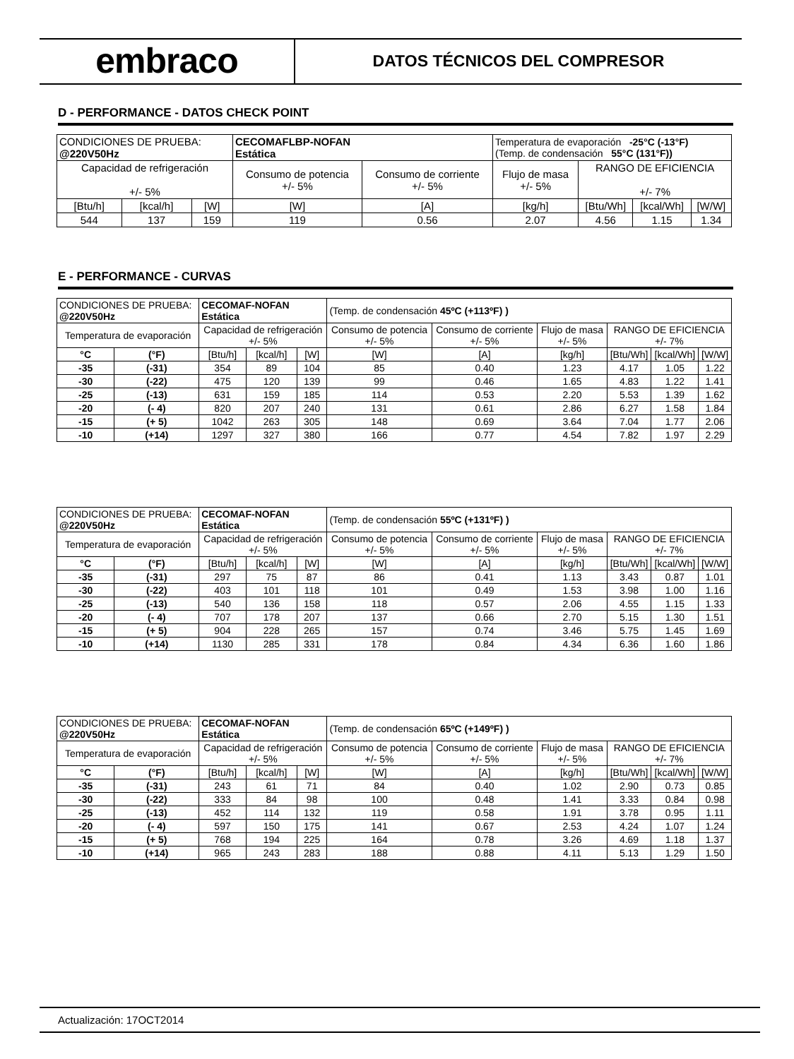embraco
DATOS TÉCNICOS DEL COMPRESOR
D - PERFORMANCE - DATOS CHECK POINT
| CONDICIONES DE PRUEBA: @220V50Hz | | | CECOMAFLBP-NOFAN Estática | | Temperatura de evaporación -25°C (-13°F) (Temp. de condensación 55°C (131°F)) | | | |
| Capacidad de refrigeración +/- 5% | | | Consumo de potencia +/- 5% | Consumo de corriente +/- 5% | Flujo de masa +/- 5% | RANGO DE EFICIENCIA +/- 7% | | |
| [Btu/h] | [kcal/h] | [W] | [W] | [A] | [kg/h] | [Btu/Wh] | [kcal/Wh] | [W/W] |
| 544 | 137 | 159 | 119 | 0.56 | 2.07 | 4.56 | 1.15 | 1.34 |
E - PERFORMANCE - CURVAS
| CONDICIONES DE PRUEBA: @220V50Hz | | CECOMAF-NOFAN Estática | | | (Temp. de condensación 45ºC (+113ºF) ) | | | | | |
| Temperatura de evaporación | | Capacidad de refrigeración +/- 5% | | | Consumo de potencia +/- 5% | Consumo de corriente +/- 5% | Flujo de masa +/- 5% | RANGO DE EFICIENCIA +/- 7% | | |
| °C | (°F) | [Btu/h] | [kcal/h] | [W] | [W] | [A] | [kg/h] | [Btu/Wh] | [kcal/Wh] | [W/W] |
| -35 | (-31) | 354 | 89 | 104 | 85 | 0.40 | 1.23 | 4.17 | 1.05 | 1.22 |
| -30 | (-22) | 475 | 120 | 139 | 99 | 0.46 | 1.65 | 4.83 | 1.22 | 1.41 |
| -25 | (-13) | 631 | 159 | 185 | 114 | 0.53 | 2.20 | 5.53 | 1.39 | 1.62 |
| -20 | (- 4) | 820 | 207 | 240 | 131 | 0.61 | 2.86 | 6.27 | 1.58 | 1.84 |
| -15 | (+ 5) | 1042 | 263 | 305 | 148 | 0.69 | 3.64 | 7.04 | 1.77 | 2.06 |
| -10 | (+14) | 1297 | 327 | 380 | 166 | 0.77 | 4.54 | 7.82 | 1.97 | 2.29 |
| CONDICIONES DE PRUEBA: @220V50Hz | | CECOMAF-NOFAN Estática | | | (Temp. de condensación 55ºC (+131ºF) ) | | | | | |
| Temperatura de evaporación | | Capacidad de refrigeración +/- 5% | | | Consumo de potencia +/- 5% | Consumo de corriente +/- 5% | Flujo de masa +/- 5% | RANGO DE EFICIENCIA +/- 7% | | |
| °C | (°F) | [Btu/h] | [kcal/h] | [W] | [W] | [A] | [kg/h] | [Btu/Wh] | [kcal/Wh] | [W/W] |
| -35 | (-31) | 297 | 75 | 87 | 86 | 0.41 | 1.13 | 3.43 | 0.87 | 1.01 |
| -30 | (-22) | 403 | 101 | 118 | 101 | 0.49 | 1.53 | 3.98 | 1.00 | 1.16 |
| -25 | (-13) | 540 | 136 | 158 | 118 | 0.57 | 2.06 | 4.55 | 1.15 | 1.33 |
| -20 | (- 4) | 707 | 178 | 207 | 137 | 0.66 | 2.70 | 5.15 | 1.30 | 1.51 |
| -15 | (+ 5) | 904 | 228 | 265 | 157 | 0.74 | 3.46 | 5.75 | 1.45 | 1.69 |
| -10 | (+14) | 1130 | 285 | 331 | 178 | 0.84 | 4.34 | 6.36 | 1.60 | 1.86 |
| CONDICIONES DE PRUEBA: @220V50Hz | | CECOMAF-NOFAN Estática | | | (Temp. de condensación 65ºC (+149ºF) ) | | | | | |
| Temperatura de evaporación | | Capacidad de refrigeración +/- 5% | | | Consumo de potencia +/- 5% | Consumo de corriente +/- 5% | Flujo de masa +/- 5% | RANGO DE EFICIENCIA +/- 7% | | |
| °C | (°F) | [Btu/h] | [kcal/h] | [W] | [W] | [A] | [kg/h] | [Btu/Wh] | [kcal/Wh] | [W/W] |
| -35 | (-31) | 243 | 61 | 71 | 84 | 0.40 | 1.02 | 2.90 | 0.73 | 0.85 |
| -30 | (-22) | 333 | 84 | 98 | 100 | 0.48 | 1.41 | 3.33 | 0.84 | 0.98 |
| -25 | (-13) | 452 | 114 | 132 | 119 | 0.58 | 1.91 | 3.78 | 0.95 | 1.11 |
| -20 | (- 4) | 597 | 150 | 175 | 141 | 0.67 | 2.53 | 4.24 | 1.07 | 1.24 |
| -15 | (+ 5) | 768 | 194 | 225 | 164 | 0.78 | 3.26 | 4.69 | 1.18 | 1.37 |
| -10 | (+14) | 965 | 243 | 283 | 188 | 0.88 | 4.11 | 5.13 | 1.29 | 1.50 |
Actualización: 17OCT2014